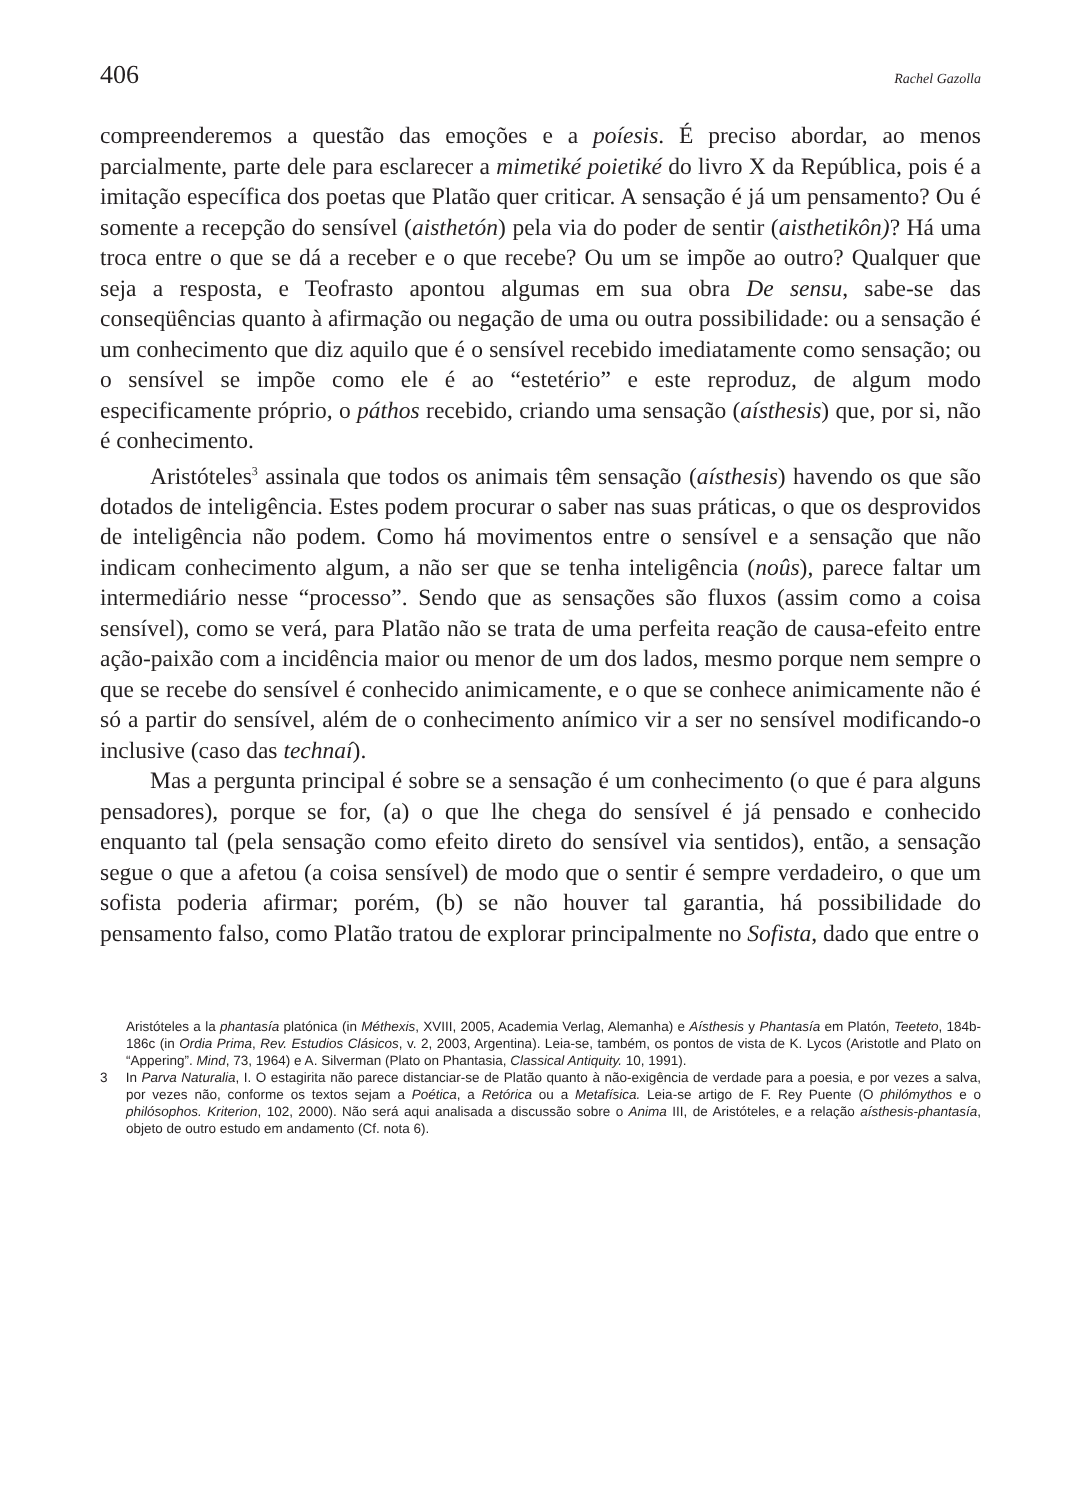406 Rachel Gazolla
compreenderemos a questão das emoções e a poíesis. É preciso abordar, ao menos parcialmente, parte dele para esclarecer a mimetiké poietiké do livro X da República, pois é a imitação específica dos poetas que Platão quer criticar. A sensação é já um pensamento? Ou é somente a recepção do sensível (aisthetón) pela via do poder de sentir (aisthetikôn)? Há uma troca entre o que se dá a receber e o que recebe? Ou um se impõe ao outro? Qualquer que seja a resposta, e Teofrasto apontou algumas em sua obra De sensu, sabe-se das conseqüências quanto à afirmação ou negação de uma ou outra possibilidade: ou a sensação é um conhecimento que diz aquilo que é o sensível recebido imediatamente como sensação; ou o sensível se impõe como ele é ao “estetério” e este reproduz, de algum modo especificamente próprio, o páthos recebido, criando uma sensação (aísthesis) que, por si, não é conhecimento.
Aristóteles<sup>3</sup> assinala que todos os animais têm sensação (aísthesis) havendo os que são dotados de inteligência. Estes podem procurar o saber nas suas práticas, o que os desprovidos de inteligência não podem. Como há movimentos entre o sensível e a sensação que não indicam conhecimento algum, a não ser que se tenha inteligência (noûs), parece faltar um intermediário nesse “processo”. Sendo que as sensações são fluxos (assim como a coisa sensível), como se verá, para Platão não se trata de uma perfeita reação de causa-efeito entre ação-paixão com a incidência maior ou menor de um dos lados, mesmo porque nem sempre o que se recebe do sensível é conhecido animicamente, e o que se conhece animicamente não é só a partir do sensível, além de o conhecimento anímico vir a ser no sensível modificando-o inclusive (caso das technaí).
Mas a pergunta principal é sobre se a sensação é um conhecimento (o que é para alguns pensadores), porque se for, (a) o que lhe chega do sensível é já pensado e conhecido enquanto tal (pela sensação como efeito direto do sensível via sentidos), então, a sensação segue o que a afetou (a coisa sensível) de modo que o sentir é sempre verdadeiro, o que um sofista poderia afirmar; porém, (b) se não houver tal garantia, há possibilidade do pensamento falso, como Platão tratou de explorar principalmente no Sofista, dado que entre o
Aristóteles a la phantasía platónica (in Méthexis, XVIII, 2005, Academia Verlag, Alemanha) e Aísthesis y Phantasía em Platón, Teeteto, 184b-186c (in Ordia Prima, Rev. Estudios Clásicos, v. 2, 2003, Argentina). Leia-se, também, os pontos de vista de K. Lycos (Aristotle and Plato on “Appering”. Mind, 73, 1964) e A. Silverman (Plato on Phantasia, Classical Antiquity. 10, 1991).
3 In Parva Naturalia, I. O estagirita não parece distanciar-se de Platão quanto à não-exigência de verdade para a poesia, e por vezes a salva, por vezes não, conforme os textos sejam a Poética, a Retórica ou a Metafísica. Leia-se artigo de F. Rey Puente (O philómythos e o philósophos. Kriterion, 102, 2000). Não será aqui analisada a discussão sobre o Anima III, de Aristóteles, e a relação aísthesis-phantasía, objeto de outro estudo em andamento (Cf. nota 6).